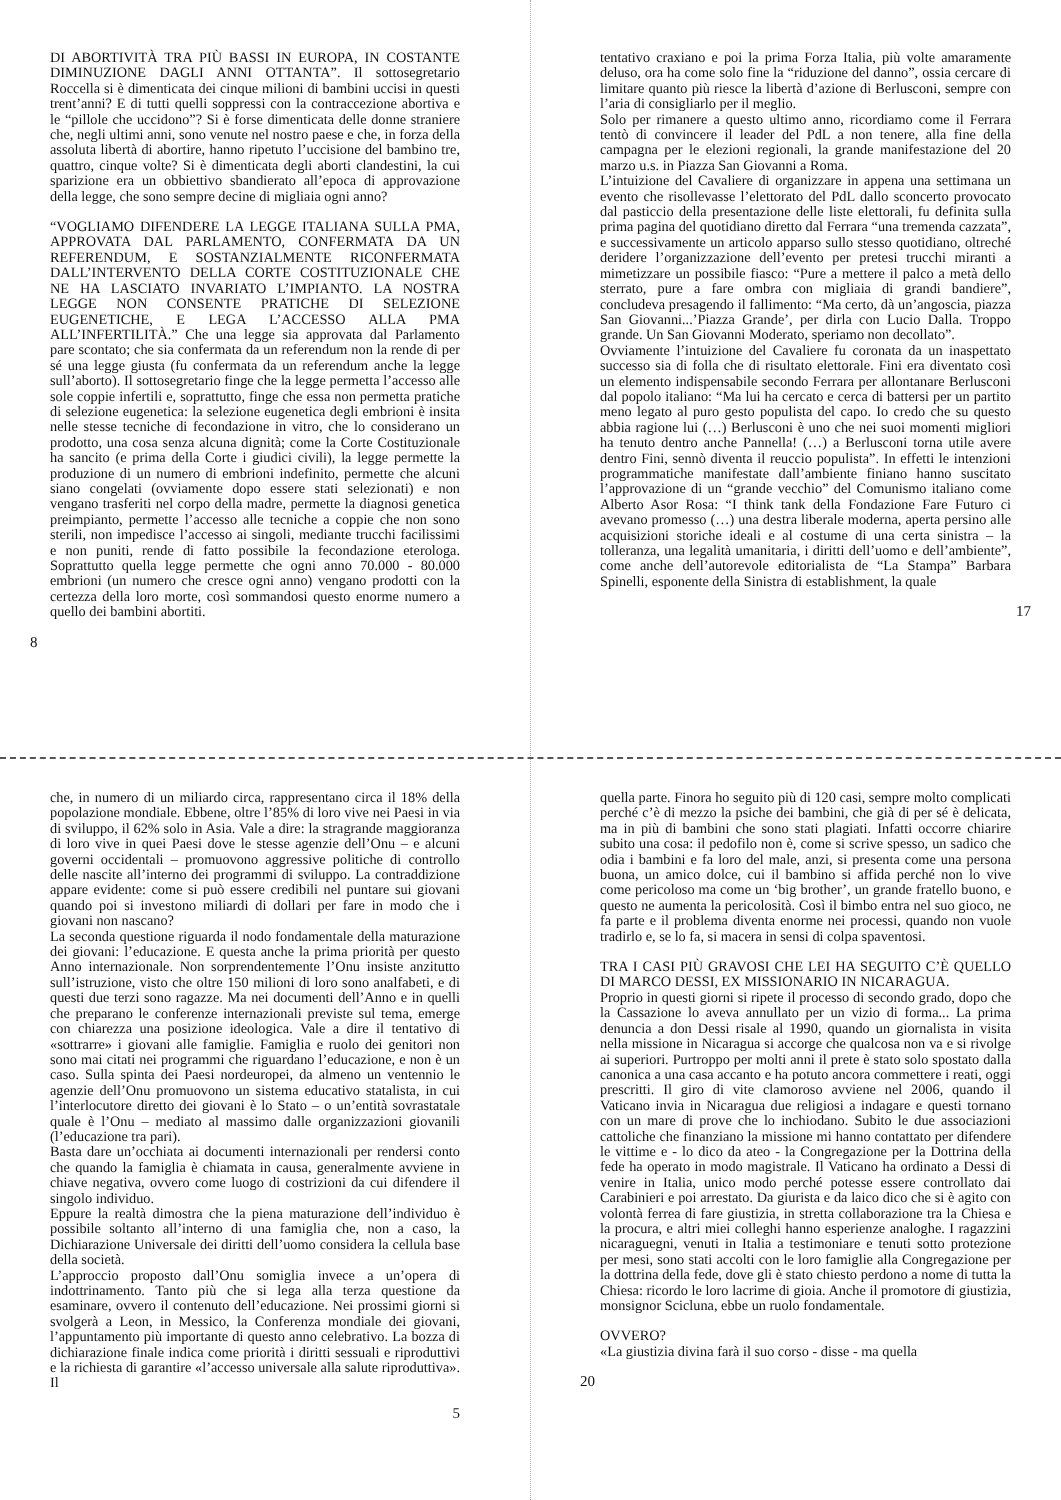DI ABORTIVITÀ TRA PIÙ BASSI IN EUROPA, IN COSTANTE DIMINUZIONE DAGLI ANNI OTTANTA”. Il sottosegretario Roccella si è dimenticata dei cinque milioni di bambini uccisi in questi trent’anni? E di tutti quelli soppressi con la contraccezione abortiva e le “pillole che uccidono”? Si è forse dimenticata delle donne straniere che, negli ultimi anni, sono venute nel nostro paese e che, in forza della assoluta libertà di abortire, hanno ripetuto l’uccisione del bambino tre, quattro, cinque volte? Si è dimenticata degli aborti clandestini, la cui sparizione era un obbiettivo sbandierato all’epoca di approvazione della legge, che sono sempre decine di migliaia ogni anno?
“VOGLIAMO DIFENDERE LA LEGGE ITALIANA SULLA PMA, APPROVATA DAL PARLAMENTO, CONFERMATA DA UN REFERENDUM, E SOSTANZIALMENTE RICONFERMATA DALL’INTERVENTO DELLA CORTE COSTITUZIONALE CHE NE HA LASCIATO INVARIATO L’IMPIANTO. LA NOSTRA LEGGE NON CONSENTE PRATICHE DI SELEZIONE EUGENETICHE, E LEGA L’ACCESSO ALLA PMA ALL’INFERTILITÀ.” Che una legge sia approvata dal Parlamento pare scontato; che sia confermata da un referendum non la rende di per sé una legge giusta (fu confermata da un referendum anche la legge sull’aborto). Il sottosegretario finge che la legge permetta l’accesso alle sole coppie infertili e, soprattutto, finge che essa non permetta pratiche di selezione eugenetica: la selezione eugenetica degli embrioni è insita nelle stesse tecniche di fecondazione in vitro, che lo considerano un prodotto, una cosa senza alcuna dignità; come la Corte Costituzionale ha sancito (e prima della Corte i giudici civili), la legge permette la produzione di un numero di embrioni indefinito, permette che alcuni siano congelati (ovviamente dopo essere stati selezionati) e non vengano trasferiti nel corpo della madre, permette la diagnosi genetica preimpianto, permette l’accesso alle tecniche a coppie che non sono sterili, non impedisce l’accesso ai singoli, mediante trucchi facilissimi e non puniti, rende di fatto possibile la fecondazione eterologa. Soprattutto quella legge permette che ogni anno 70.000 - 80.000 embrioni (un numero che cresce ogni anno) vengano prodotti con la certezza della loro morte, così sommandosi questo enorme numero a quello dei bambini abortiti.
8
tentativo craxiano e poi la prima Forza Italia, più volte amaramente deluso, ora ha come solo fine la “riduzione del danno”, ossia cercare di limitare quanto più riesce la libertà d’azione di Berlusconi, sempre con l’aria di consigliarlo per il meglio.
Solo per rimanere a questo ultimo anno, ricordiamo come il Ferrara tentò di convincere il leader del PdL a non tenere, alla fine della campagna per le elezioni regionali, la grande manifestazione del 20 marzo u.s. in Piazza San Giovanni a Roma.
L’intuizione del Cavaliere di organizzare in appena una settimana un evento che risollevasse l’elettorato del PdL dallo sconcerto provocato dal pasticcio della presentazione delle liste elettorali, fu definita sulla prima pagina del quotidiano diretto dal Ferrara “una tremenda cazzata”, e successivamente un articolo apparso sullo stesso quotidiano, oltreché deridere l’organizzazione dell’evento per pretesi trucchi miranti a mimetizzare un possibile fiasco: “Pure a mettere il palco a metà dello sterrato, pure a fare ombra con migliaia di grandi bandiere”, concludeva presagendo il fallimento: “Ma certo, dà un’angoscia, piazza San Giovanni...’Piazza Grande’, per dirla con Lucio Dalla. Troppo grande. Un San Giovanni Moderato, speriamo non decollato”.
Ovviamente l’intuizione del Cavaliere fu coronata da un inaspettato successo sia di folla che di risultato elettorale. Fini era diventato così un elemento indispensabile secondo Ferrara per allontanare Berlusconi dal popolo italiano: “Ma lui ha cercato e cerca di battersi per un partito meno legato al puro gesto populista del capo. Io credo che su questo abbia ragione lui (…) Berlusconi è uno che nei suoi momenti migliori ha tenuto dentro anche Pannella! (…) a Berlusconi torna utile avere dentro Fini, sennò diventa il reuccio populista”. In effetti le intenzioni programmatiche manifestate dall’ambiente finiano hanno suscitato l’approvazione di un “grande vecchio” del Comunismo italiano come Alberto Asor Rosa: “I think tank della Fondazione Fare Futuro ci avevano promesso (…) una destra liberale moderna, aperta persino alle acquisizioni storiche ideali e al costume di una certa sinistra – la tolleranza, una legalità umanitaria, i diritti dell’uomo e dell’ambiente”, come anche dell’autorevole editorialista de “La Stampa” Barbara Spinelli, esponente della Sinistra di establishment, la quale
17
che, in numero di un miliardo circa, rappresentano circa il 18% della popolazione mondiale. Ebbene, oltre l’85% di loro vive nei Paesi in via di sviluppo, il 62% solo in Asia. Vale a dire: la stragrande maggioranza di loro vive in quei Paesi dove le stesse agenzie dell’Onu – e alcuni governi occidentali – promuovono aggressive politiche di controllo delle nascite all’interno dei programmi di sviluppo. La contraddizione appare evidente: come si può essere credibili nel puntare sui giovani quando poi si investono miliardi di dollari per fare in modo che i giovani non nascano?
La seconda questione riguarda il nodo fondamentale della maturazione dei giovani: l’educazione. E questa anche la prima priorità per questo Anno internazionale. Non sorprendentemente l’Onu insiste anzitutto sull’istruzione, visto che oltre 150 milioni di loro sono analfabeti, e di questi due terzi sono ragazze. Ma nei documenti dell’Anno e in quelli che preparano le conferenze internazionali previste sul tema, emerge con chiarezza una posizione ideologica. Vale a dire il tentativo di «sottrarre» i giovani alle famiglie. Famiglia e ruolo dei genitori non sono mai citati nei programmi che riguardano l’educazione, e non è un caso. Sulla spinta dei Paesi nordeuropei, da almeno un ventennio le agenzie dell’Onu promuovono un sistema educativo statalista, in cui l’interlocutore diretto dei giovani è lo Stato – o un’entità sovrastatale quale è l’Onu – mediato al massimo dalle organizzazioni giovanili (l’educazione tra pari).
Basta dare un’occhiata ai documenti internazionali per rendersi conto che quando la famiglia è chiamata in causa, generalmente avviene in chiave negativa, ovvero come luogo di costrizioni da cui difendere il singolo individuo.
Eppure la realtà dimostra che la piena maturazione dell’individuo è possibile soltanto all’interno di una famiglia che, non a caso, la Dichiarazione Universale dei diritti dell’uomo considera la cellula base della società.
L’approccio proposto dall’Onu somiglia invece a un’opera di indottrinamento. Tanto più che si lega alla terza questione da esaminare, ovvero il contenuto dell’educazione. Nei prossimi giorni si svolgerà a Leon, in Messico, la Conferenza mondiale dei giovani, l’appuntamento più importante di questo anno celebrativo. La bozza di dichiarazione finale indica come priorità i diritti sessuali e riproduttivi e la richiesta di garantire «l’accesso universale alla salute riproduttiva». Il
5
quella parte. Finora ho seguito più di 120 casi, sempre molto complicati perché c’è di mezzo la psiche dei bambini, che già di per sé è delicata, ma in più di bambini che sono stati plagiati. Infatti occorre chiarire subito una cosa: il pedofilo non è, come si scrive spesso, un sadico che odia i bambini e fa loro del male, anzi, si presenta come una persona buona, un amico dolce, cui il bambino si affida perché non lo vive come pericoloso ma come un ‘big brother’, un grande fratello buono, e questo ne aumenta la pericolosità. Così il bimbo entra nel suo gioco, ne fa parte e il problema diventa enorme nei processi, quando non vuole tradirlo e, se lo fa, si macera in sensi di colpa spaventosi.
TRA I CASI PIÙ GRAVOSI CHE LEI HA SEGUITO C’È QUELLO DI MARCO DESSI, EX MISSIONARIO IN NICARAGUA.
Proprio in questi giorni si ripete il processo di secondo grado, dopo che la Cassazione lo aveva annullato per un vizio di forma... La prima denuncia a don Dessi risale al 1990, quando un giornalista in visita nella missione in Nicaragua si accorge che qualcosa non va e si rivolge ai superiori. Purtroppo per molti anni il prete è stato solo spostato dalla canonica a una casa accanto e ha potuto ancora commettere i reati, oggi prescritti. Il giro di vite clamoroso avviene nel 2006, quando il Vaticano invia in Nicaragua due religiosi a indagare e questi tornano con un mare di prove che lo inchiodano. Subito le due associazioni cattoliche che finanziano la missione mi hanno contattato per difendere le vittime e - lo dico da ateo - la Congregazione per la Dottrina della fede ha operato in modo magistrale. Il Vaticano ha ordinato a Dessi di venire in Italia, unico modo perché potesse essere controllato dai Carabinieri e poi arrestato. Da giurista e da laico dico che si è agito con volontà ferrea di fare giustizia, in stretta collaborazione tra la Chiesa e la procura, e altri miei colleghi hanno esperienze analoghe. I ragazzini nicaraguegni, venuti in Italia a testimoniare e tenuti sotto protezione per mesi, sono stati accolti con le loro famiglie alla Congregazione per la dottrina della fede, dove gli è stato chiesto perdono a nome di tutta la Chiesa: ricordo le loro lacrime di gioia. Anche il promotore di giustizia, monsignor Scicluna, ebbe un ruolo fondamentale.
OVVERO?
«La giustizia divina farà il suo corso - disse - ma quella
20